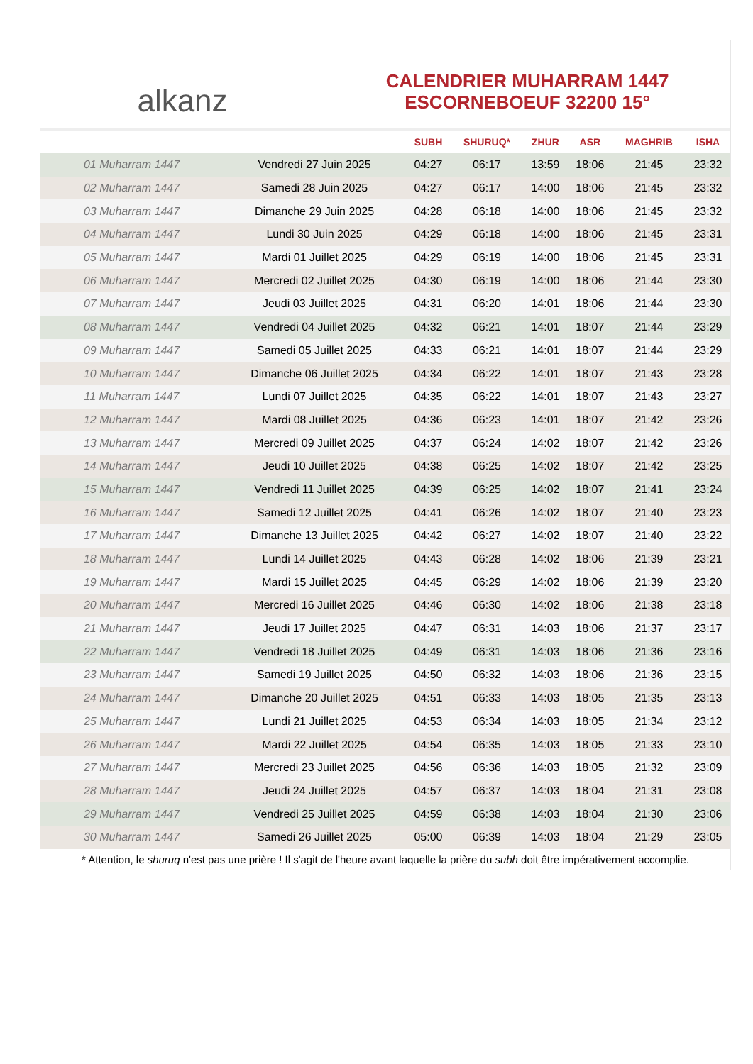alkanz
CALENDRIER MUHARRAM 1447
ESCORNEBOEUF 32200 15°
| | | SUBH | SHURUQ* | ZHUR | ASR | MAGHRIB | ISHA |
| --- | --- | --- | --- | --- | --- | --- | --- |
| 01 Muharram 1447 | Vendredi 27 Juin 2025 | 04:27 | 06:17 | 13:59 | 18:06 | 21:45 | 23:32 |
| 02 Muharram 1447 | Samedi 28 Juin 2025 | 04:27 | 06:17 | 14:00 | 18:06 | 21:45 | 23:32 |
| 03 Muharram 1447 | Dimanche 29 Juin 2025 | 04:28 | 06:18 | 14:00 | 18:06 | 21:45 | 23:32 |
| 04 Muharram 1447 | Lundi 30 Juin 2025 | 04:29 | 06:18 | 14:00 | 18:06 | 21:45 | 23:31 |
| 05 Muharram 1447 | Mardi 01 Juillet 2025 | 04:29 | 06:19 | 14:00 | 18:06 | 21:45 | 23:31 |
| 06 Muharram 1447 | Mercredi 02 Juillet 2025 | 04:30 | 06:19 | 14:00 | 18:06 | 21:44 | 23:30 |
| 07 Muharram 1447 | Jeudi 03 Juillet 2025 | 04:31 | 06:20 | 14:01 | 18:06 | 21:44 | 23:30 |
| 08 Muharram 1447 | Vendredi 04 Juillet 2025 | 04:32 | 06:21 | 14:01 | 18:07 | 21:44 | 23:29 |
| 09 Muharram 1447 | Samedi 05 Juillet 2025 | 04:33 | 06:21 | 14:01 | 18:07 | 21:44 | 23:29 |
| 10 Muharram 1447 | Dimanche 06 Juillet 2025 | 04:34 | 06:22 | 14:01 | 18:07 | 21:43 | 23:28 |
| 11 Muharram 1447 | Lundi 07 Juillet 2025 | 04:35 | 06:22 | 14:01 | 18:07 | 21:43 | 23:27 |
| 12 Muharram 1447 | Mardi 08 Juillet 2025 | 04:36 | 06:23 | 14:01 | 18:07 | 21:42 | 23:26 |
| 13 Muharram 1447 | Mercredi 09 Juillet 2025 | 04:37 | 06:24 | 14:02 | 18:07 | 21:42 | 23:26 |
| 14 Muharram 1447 | Jeudi 10 Juillet 2025 | 04:38 | 06:25 | 14:02 | 18:07 | 21:42 | 23:25 |
| 15 Muharram 1447 | Vendredi 11 Juillet 2025 | 04:39 | 06:25 | 14:02 | 18:07 | 21:41 | 23:24 |
| 16 Muharram 1447 | Samedi 12 Juillet 2025 | 04:41 | 06:26 | 14:02 | 18:07 | 21:40 | 23:23 |
| 17 Muharram 1447 | Dimanche 13 Juillet 2025 | 04:42 | 06:27 | 14:02 | 18:07 | 21:40 | 23:22 |
| 18 Muharram 1447 | Lundi 14 Juillet 2025 | 04:43 | 06:28 | 14:02 | 18:06 | 21:39 | 23:21 |
| 19 Muharram 1447 | Mardi 15 Juillet 2025 | 04:45 | 06:29 | 14:02 | 18:06 | 21:39 | 23:20 |
| 20 Muharram 1447 | Mercredi 16 Juillet 2025 | 04:46 | 06:30 | 14:02 | 18:06 | 21:38 | 23:18 |
| 21 Muharram 1447 | Jeudi 17 Juillet 2025 | 04:47 | 06:31 | 14:03 | 18:06 | 21:37 | 23:17 |
| 22 Muharram 1447 | Vendredi 18 Juillet 2025 | 04:49 | 06:31 | 14:03 | 18:06 | 21:36 | 23:16 |
| 23 Muharram 1447 | Samedi 19 Juillet 2025 | 04:50 | 06:32 | 14:03 | 18:06 | 21:36 | 23:15 |
| 24 Muharram 1447 | Dimanche 20 Juillet 2025 | 04:51 | 06:33 | 14:03 | 18:05 | 21:35 | 23:13 |
| 25 Muharram 1447 | Lundi 21 Juillet 2025 | 04:53 | 06:34 | 14:03 | 18:05 | 21:34 | 23:12 |
| 26 Muharram 1447 | Mardi 22 Juillet 2025 | 04:54 | 06:35 | 14:03 | 18:05 | 21:33 | 23:10 |
| 27 Muharram 1447 | Mercredi 23 Juillet 2025 | 04:56 | 06:36 | 14:03 | 18:05 | 21:32 | 23:09 |
| 28 Muharram 1447 | Jeudi 24 Juillet 2025 | 04:57 | 06:37 | 14:03 | 18:04 | 21:31 | 23:08 |
| 29 Muharram 1447 | Vendredi 25 Juillet 2025 | 04:59 | 06:38 | 14:03 | 18:04 | 21:30 | 23:06 |
| 30 Muharram 1447 | Samedi 26 Juillet 2025 | 05:00 | 06:39 | 14:03 | 18:04 | 21:29 | 23:05 |
* Attention, le shuruq n'est pas une prière ! Il s'agit de l'heure avant laquelle la prière du subh doit être impérativement accomplie.